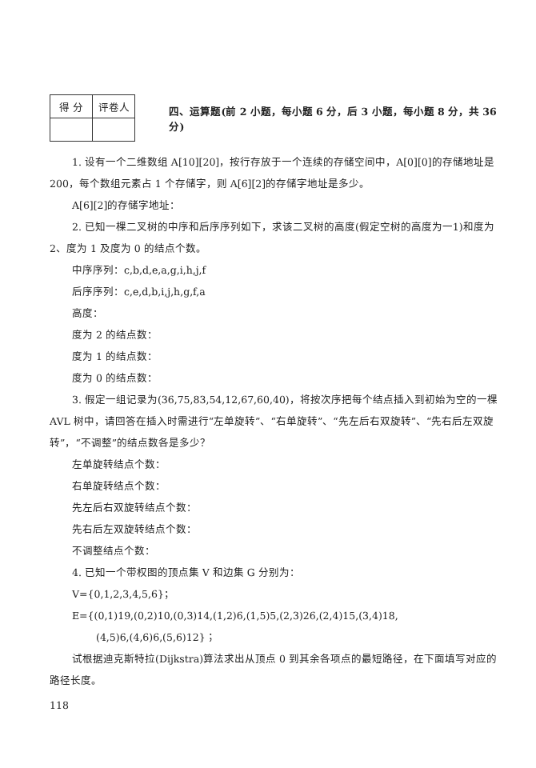| 得 分 | 评卷人 |
| --- | --- |
四、运算题(前 2 小题，每小题 6 分，后 3 小题，每小题 8 分，共 36 分)
1. 设有一个二维数组 A[10][20]，按行存放于一个连续的存储空间中，A[0][0]的存储地址是 200，每个数组元素占 1 个存储字，则 A[6][2]的存储字地址是多少。
A[6][2]的存储字地址：
2. 已知一棵二叉树的中序和后序序列如下，求该二叉树的高度(假定空树的高度为一1)和度为 2、度为 1 及度为 0 的结点个数。
中序序列：c,b,d,e,a,g,i,h,j,f
后序序列：c,e,d,b,i,j,h,g,f,a
高度：
度为 2 的结点数：
度为 1 的结点数：
度为 0 的结点数：
3. 假定一组记录为(36,75,83,54,12,67,60,40)，将按次序把每个结点插入到初始为空的一棵 AVL 树中，请回答在插入时需进行“左单旋转”、“右单旋转”、“先左后右双旋转”、“先右后左双旋转”，“不调整”的结点数各是多少？
左单旋转结点个数：
右单旋转结点个数：
先左后右双旋转结点个数：
先右后左双旋转结点个数：
不调整结点个数：
4. 已知一个带权图的顶点集 V 和边集 G 分别为：
V={0,1,2,3,4,5,6}；
E={(0,1)19,(0,2)10,(0,3)14,(1,2)6,(1,5)5,(2,3)26,(2,4)15,(3,4)18,
(4,5)6,(4,6)6,(5,6)12}；
试根据迪克斯特拉(Dijkstra)算法求出从顶点 0 到其余各项点的最短路径，在下面填写对应的路径长度。
118